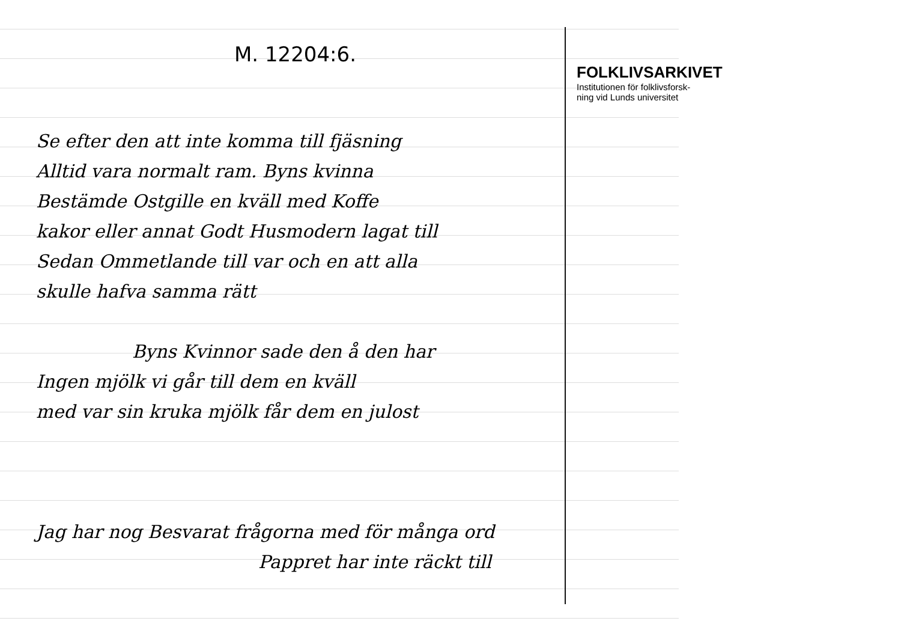M. 12204:6.
Se efter den att inte komma till fjäsning
Alltid vara normalt ram. Byns kvinna
Bestämde Ostgille en kväll med Koffe
kakor eller annat Godt Husmodern lagat till
Sedan Ommetlande till var och en att alla
skulle hafva samma rätt
Byns Kvinnor sade den å den har
Ingen mjölk vi går till dem en kväll
med var sin kruka mjölk får dem en julost
Jag har nog Besvarat frågorna med för många ord
Pappret har inte räckt till
FOLKLIVSARKIVET
Institutionen för folklivsforsk-
ning vid Lunds universitet